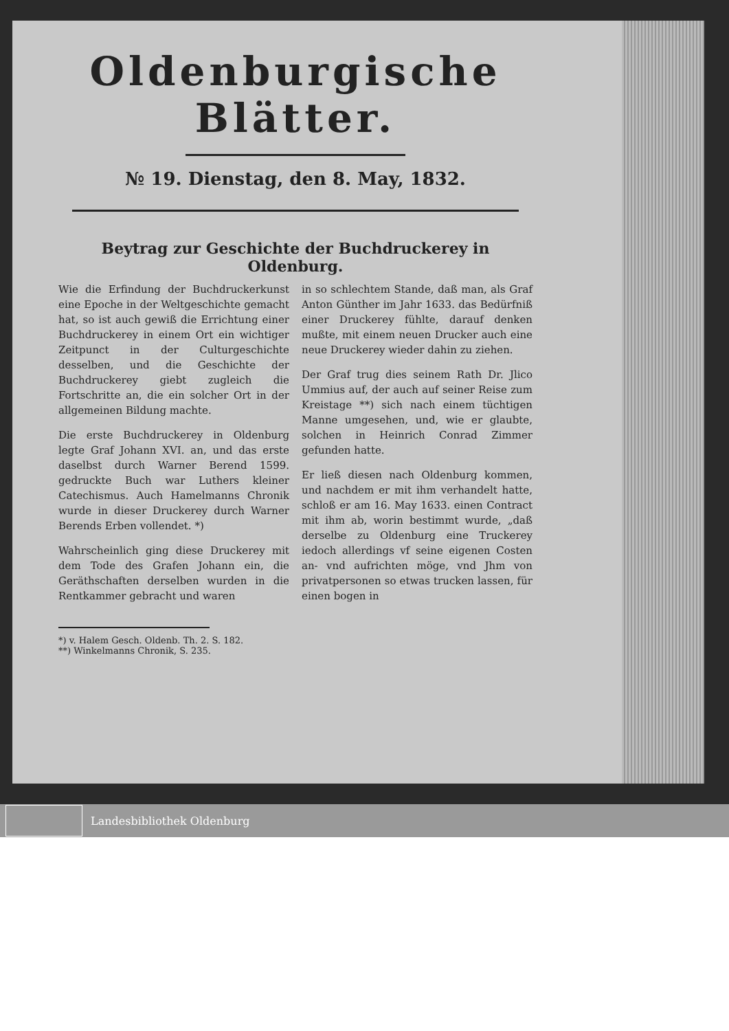Oldenburgische Blätter.
№ 19. Dienstag, den 8. May, 1832.
Beytrag zur Geschichte der Buchdruckerey in Oldenburg.
Wie die Erfindung der Buchdruckerkunst eine Epoche in der Weltgeschichte gemacht hat, so ist auch gewiß die Errichtung einer Buchdruckerey in einem Ort ein wichtiger Zeitpunct in der Culturgeschichte desselben, und die Geschichte der Buchdruckerey giebt zugleich die Fortschritte an, die ein solcher Ort in der allgemeinen Bildung machte.
Die erste Buchdruckerey in Oldenburg legte Graf Johann XVI. an, und das erste daselbst durch Warner Berend 1599. gedruckte Buch war Luthers kleiner Catechismus. Auch Hamelmanns Chronik wurde in dieser Druckerey durch Warner Berends Erben vollendet. *)
Wahrscheinlich ging diese Druckerey mit dem Tode des Grafen Johann ein, die Geräthschaften derselben wurden in die Rentkammer gebracht und waren
in so schlechtem Stande, daß man, als Graf Anton Günther im Jahr 1633. das Bedürfniß einer Druckerey fühlte, darauf denken mußte, mit einem neuen Drucker auch eine neue Druckerey wieder dahin zu ziehen.
Der Graf trug dies seinem Rath Dr. Jlico Ummius auf, der auch auf seiner Reise zum Kreistage **) sich nach einem tüchtigen Manne umgesehen, und, wie er glaubte, solchen in Heinrich Conrad Zimmer gefunden hatte.
Er ließ diesen nach Oldenburg kommen, und nachdem er mit ihm verhandelt hatte, schloß er am 16. May 1633. einen Contract mit ihm ab, worin bestimmt wurde, „daß derselbe zu Oldenburg eine Truckerey iedoch allerdings vf seine eigenen Costen an- vnd aufrichten möge, vnd Jhm von privatpersonen so etwas trucken lassen, für einen bogen in
*) v. Halem Gesch. Oldenb. Th. 2. S. 182.
**) Winkelmanns Chronik, S. 235.
Landesbibliothek Oldenburg